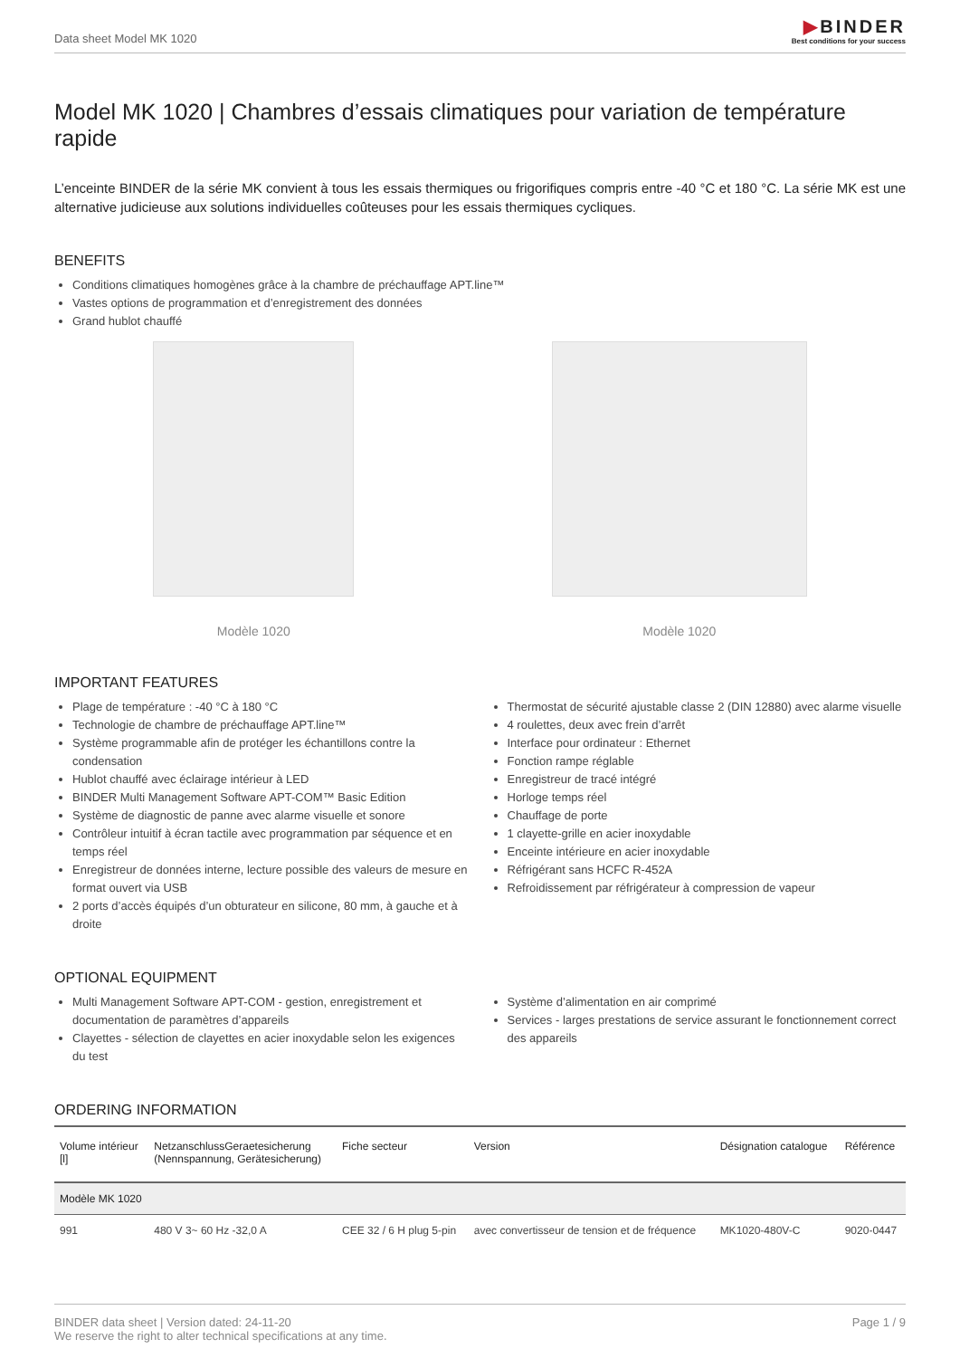Data sheet Model MK 1020
▶BINDER
Best conditions for your success
Model MK 1020 | Chambres d’essais climatiques pour variation de température rapide
L’enceinte BINDER de la série MK convient à tous les essais thermiques ou frigorifiques compris entre -40 °C et 180 °C. La série MK est une alternative judicieuse aux solutions individuelles coûteuses pour les essais thermiques cycliques.
BENEFITS
Conditions climatiques homogènes grâce à la chambre de préchauffage APT.line™
Vastes options de programmation et d’enregistrement des données
Grand hublot chauffé
Modèle 1020 Modèle 1020
IMPORTANT FEATURES
Plage de température : -40 °C à 180 °C
Technologie de chambre de préchauffage APT.line™
Système programmable afin de protéger les échantillons contre la condensation
Hublot chauffé avec éclairage intérieur à LED
BINDER Multi Management Software APT-COM™ Basic Edition
Système de diagnostic de panne avec alarme visuelle et sonore
Contrôleur intuitif à écran tactile avec programmation par séquence et en temps réel
Enregistreur de données interne, lecture possible des valeurs de mesure en format ouvert via USB
2 ports d’accès équipés d’un obturateur en silicone, 80 mm, à gauche et à droite
Thermostat de sécurité ajustable classe 2 (DIN 12880) avec alarme visuelle
4 roulettes, deux avec frein d’arrêt
Interface pour ordinateur : Ethernet
Fonction rampe réglable
Enregistreur de tracé intégré
Horloge temps réel
Chauffage de porte
1 clayette-grille en acier inoxydable
Enceinte intérieure en acier inoxydable
Réfrigérant sans HCFC R-452A
Refroidissement par réfrigérateur à compression de vapeur
OPTIONAL EQUIPMENT
Multi Management Software APT-COM - gestion, enregistrement et documentation de paramètres d’appareils
Clayettes - sélection de clayettes en acier inoxydable selon les exigences du test
Système d’alimentation en air comprimé
Services - larges prestations de service assurant le fonctionnement correct des appareils
ORDERING INFORMATION
| Volume intérieur [l] | NetzanschlussGeraetesicherung (Nennspannung, Gerätesicherung) | Fiche secteur | Version | Désignation catalogue | Référence |
| --- | --- | --- | --- | --- | --- |
| Modèle MK 1020 | | | | | |
| 991 | 480 V 3~ 60 Hz -32,0 A | CEE 32 / 6 H plug 5-pin | avec convertisseur de tension et de fréquence | MK1020-480V-C | 9020-0447 |
BINDER data sheet | Version dated: 24-11-20
We reserve the right to alter technical specifications at any time.
Page 1 / 9